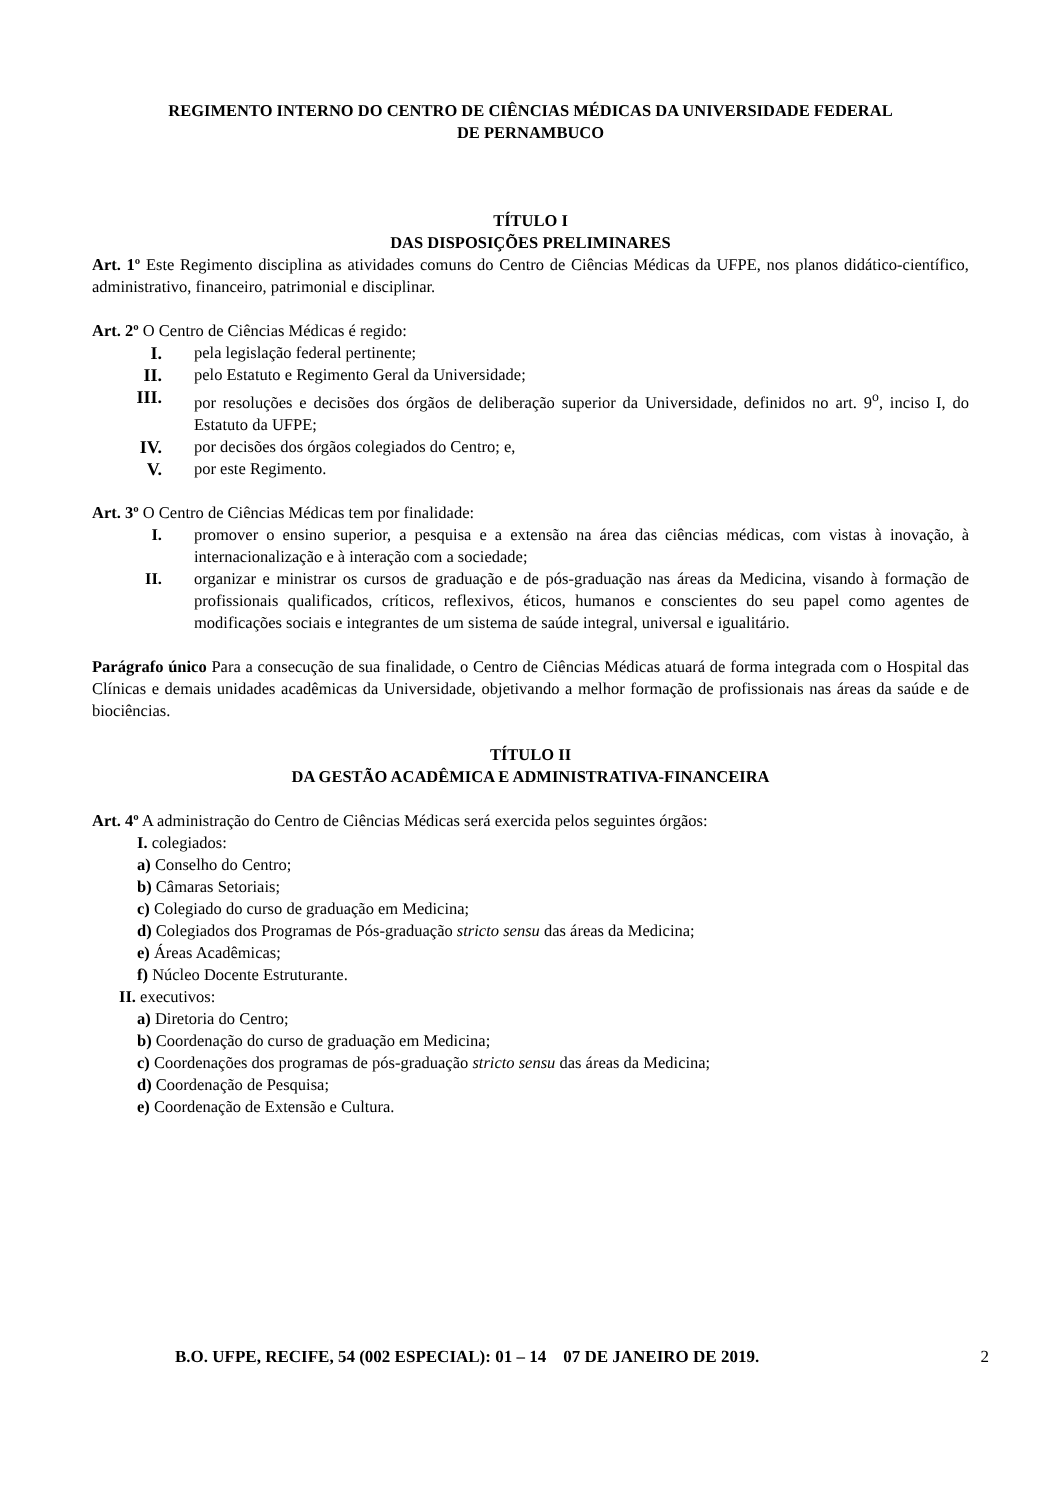REGIMENTO INTERNO DO CENTRO DE CIÊNCIAS MÉDICAS DA UNIVERSIDADE FEDERAL
DE PERNAMBUCO
TÍTULO I
DAS DISPOSIÇÕES PRELIMINARES
Art. 1º Este Regimento disciplina as atividades comuns do Centro de Ciências Médicas da UFPE, nos planos didático-científico, administrativo, financeiro, patrimonial e disciplinar.
Art. 2º O Centro de Ciências Médicas é regido:
I. pela legislação federal pertinente;
II. pelo Estatuto e Regimento Geral da Universidade;
III. por resoluções e decisões dos órgãos de deliberação superior da Universidade, definidos no art. 9<sup>o</sup>, inciso I, do Estatuto da UFPE;
IV. por decisões dos órgãos colegiados do Centro; e,
V. por este Regimento.
Art. 3º O Centro de Ciências Médicas tem por finalidade:
I. promover o ensino superior, a pesquisa e a extensão na área das ciências médicas, com vistas à inovação, à internacionalização e à interação com a sociedade;
II. organizar e ministrar os cursos de graduação e de pós-graduação nas áreas da Medicina, visando à formação de profissionais qualificados, críticos, reflexivos, éticos, humanos e conscientes do seu papel como agentes de modificações sociais e integrantes de um sistema de saúde integral, universal e igualitário.
Parágrafo único Para a consecução de sua finalidade, o Centro de Ciências Médicas atuará de forma integrada com o Hospital das Clínicas e demais unidades acadêmicas da Universidade, objetivando a melhor formação de profissionais nas áreas da saúde e de biociências.
TÍTULO II
DA GESTÃO ACADÊMICA E ADMINISTRATIVA-FINANCEIRA
Art. 4º A administração do Centro de Ciências Médicas será exercida pelos seguintes órgãos:
I. colegiados:
a) Conselho do Centro;
b) Câmaras Setoriais;
c) Colegiado do curso de graduação em Medicina;
d) Colegiados dos Programas de Pós-graduação stricto sensu das áreas da Medicina;
e) Áreas Acadêmicas;
f) Núcleo Docente Estruturante.
II. executivos:
a) Diretoria do Centro;
b) Coordenação do curso de graduação em Medicina;
c) Coordenações dos programas de pós-graduação stricto sensu das áreas da Medicina;
d) Coordenação de Pesquisa;
e) Coordenação de Extensão e Cultura.
B.O. UFPE, RECIFE, 54 (002 ESPECIAL): 01 – 14 07 DE JANEIRO DE 2019. 2